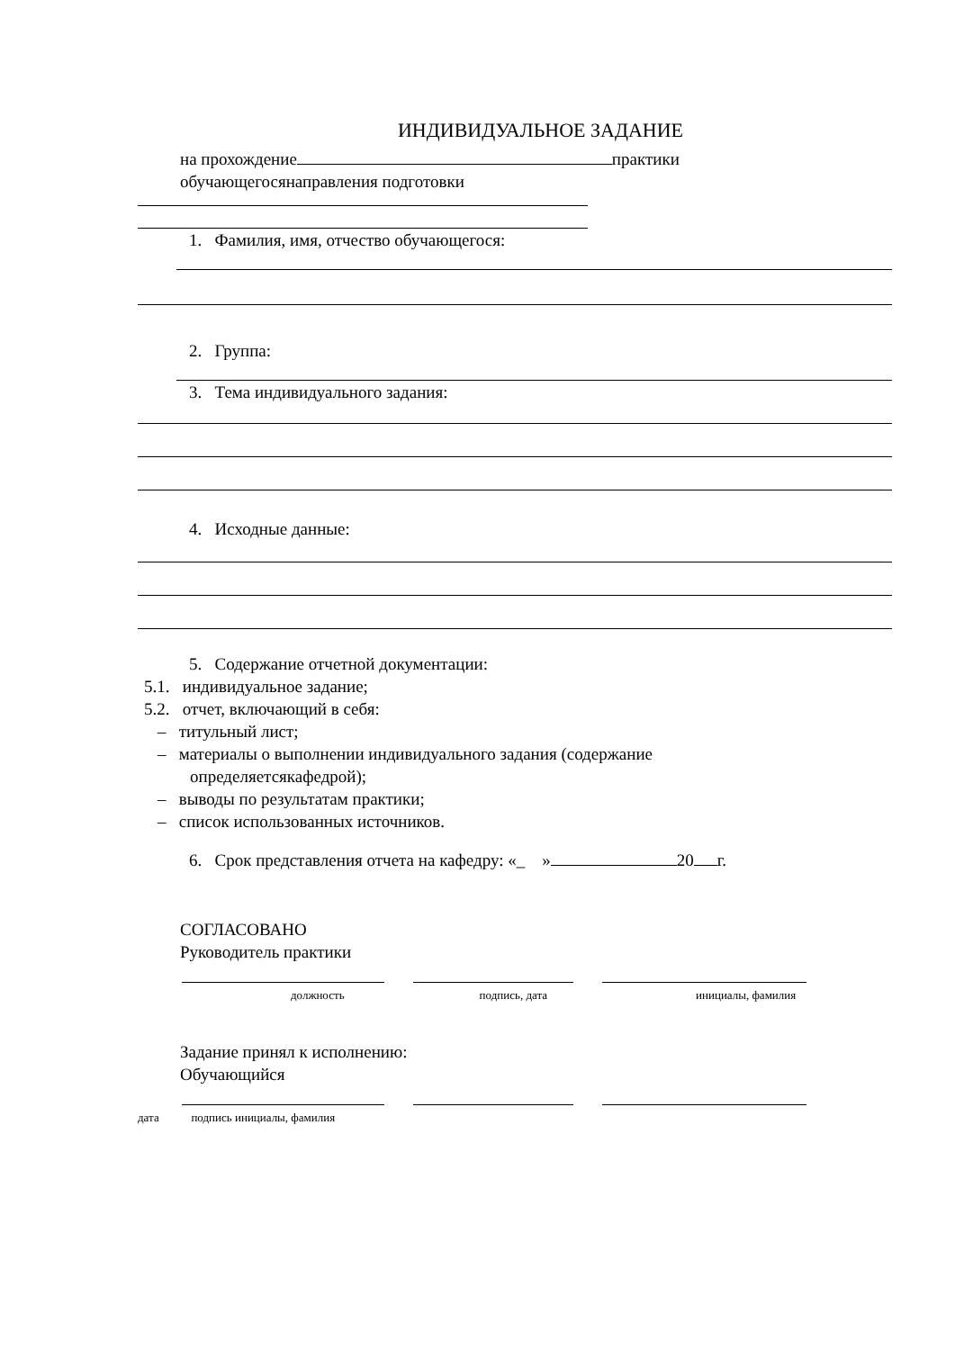ИНДИВИДУАЛЬНОЕ ЗАДАНИЕ
на прохождение практики
обучающегосянаправления подготовки
1. Фамилия, имя, отчество обучающегося:
2. Группа:
3. Тема индивидуального задания:
4. Исходные данные:
5. Содержание отчетной документации:
5.1. индивидуальное задание;
5.2. отчет, включающий в себя:
– титульный лист;
– материалы о выполнении индивидуального задания (содержание
определяетсякафедрой);
– выводы по результатам практики;
– список использованных источников.
6. Срок представления отчета на кафедру: «_ » 20 г.
СОГЛАСОВАНО
Руководитель практики
должность подпись, дата инициалы, фамилия
Задание принял к исполнению:
Обучающийся
дата подпись инициалы, фамилия